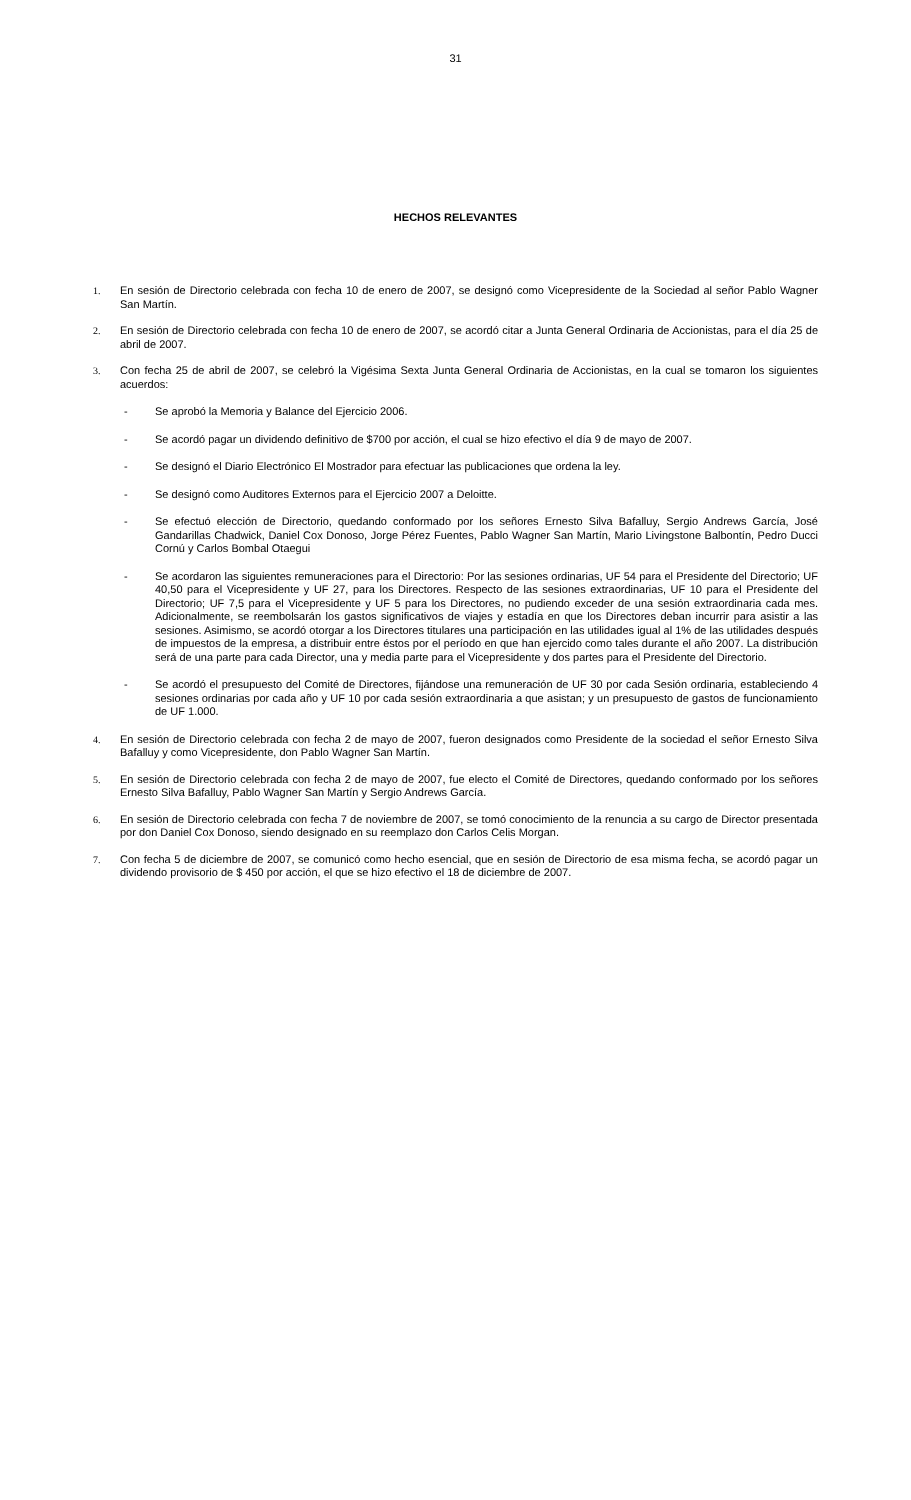31
HECHOS RELEVANTES
1. En sesión de Directorio celebrada con fecha 10 de enero de 2007, se designó como Vicepresidente de la Sociedad al señor Pablo Wagner San Martín.
2. En sesión de Directorio celebrada con fecha 10 de enero de 2007, se acordó citar a Junta General Ordinaria de Accionistas, para el día 25 de abril de 2007.
3. Con fecha 25 de abril de 2007, se celebró la Vigésima Sexta Junta General Ordinaria de Accionistas, en la cual se tomaron los siguientes acuerdos:
- Se aprobó la Memoria y Balance del Ejercicio 2006.
- Se acordó pagar un dividendo definitivo de $700 por acción, el cual se hizo efectivo el día 9 de mayo de 2007.
- Se designó el Diario Electrónico El Mostrador para efectuar las publicaciones que ordena la ley.
- Se designó como Auditores Externos para el Ejercicio 2007 a Deloitte.
- Se efectuó elección de Directorio, quedando conformado por los señores Ernesto Silva Bafalluy, Sergio Andrews García, José Gandarillas Chadwick, Daniel Cox Donoso, Jorge Pérez Fuentes, Pablo Wagner San Martín, Mario Livingstone Balbontín, Pedro Ducci Cornú y Carlos Bombal Otaegui
- Se acordaron las siguientes remuneraciones para el Directorio: Por las sesiones ordinarias, UF 54 para el Presidente del Directorio; UF 40,50 para el Vicepresidente y UF 27, para los Directores. Respecto de las sesiones extraordinarias, UF 10 para el Presidente del Directorio; UF 7,5 para el Vicepresidente y UF 5 para los Directores, no pudiendo exceder de una sesión extraordinaria cada mes. Adicionalmente, se reembolsarán los gastos significativos de viajes y estadía en que los Directores deban incurrir para asistir a las sesiones. Asimismo, se acordó otorgar a los Directores titulares una participación en las utilidades igual al 1% de las utilidades después de impuestos de la empresa, a distribuir entre éstos por el período en que han ejercido como tales durante el año 2007. La distribución será de una parte para cada Director, una y media parte para el Vicepresidente y dos partes para el Presidente del Directorio.
- Se acordó el presupuesto del Comité de Directores, fijándose una remuneración de UF 30 por cada Sesión ordinaria, estableciendo 4 sesiones ordinarias por cada año y UF 10 por cada sesión extraordinaria a que asistan; y un presupuesto de gastos de funcionamiento de UF 1.000.
4. En sesión de Directorio celebrada con fecha 2 de mayo de 2007, fueron designados como Presidente de la sociedad el señor Ernesto Silva Bafalluy y como Vicepresidente, don Pablo Wagner San Martín.
5. En sesión de Directorio celebrada con fecha 2 de mayo de 2007, fue electo el Comité de Directores, quedando conformado por los señores Ernesto Silva Bafalluy, Pablo Wagner San Martín y Sergio Andrews García.
6. En sesión de Directorio celebrada con fecha 7 de noviembre de 2007, se tomó conocimiento de la renuncia a su cargo de Director presentada por don Daniel Cox Donoso, siendo designado en su reemplazo don Carlos Celis Morgan.
7. Con fecha 5 de diciembre de 2007, se comunicó como hecho esencial, que en sesión de Directorio de esa misma fecha, se acordó pagar un dividendo provisorio de $ 450 por acción, el que se hizo efectivo el 18 de diciembre de 2007.